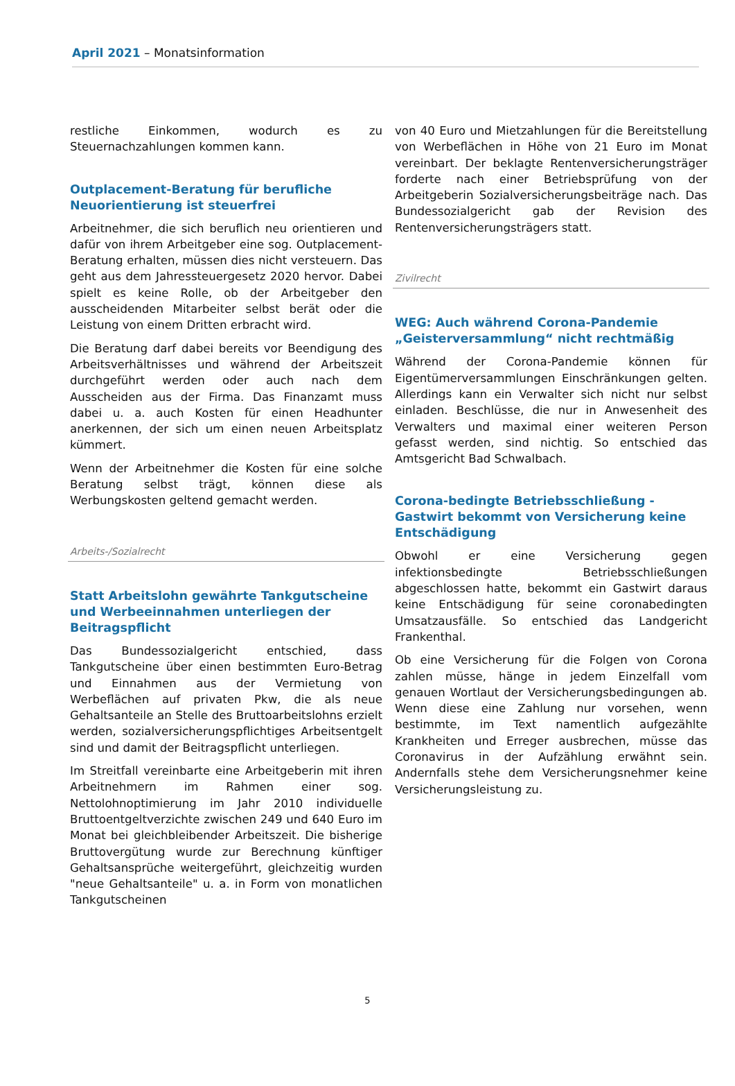April 2021 – Monatsinformation
restliche Einkommen, wodurch es zu Steuernachzahlungen kommen kann.
Outplacement-Beratung für berufliche Neuorientierung ist steuerfrei
Arbeitnehmer, die sich beruflich neu orientieren und dafür von ihrem Arbeitgeber eine sog. Outplacement-Beratung erhalten, müssen dies nicht versteuern. Das geht aus dem Jahressteuergesetz 2020 hervor. Dabei spielt es keine Rolle, ob der Arbeitgeber den ausscheidenden Mitarbeiter selbst berät oder die Leistung von einem Dritten erbracht wird.
Die Beratung darf dabei bereits vor Beendigung des Arbeitsverhältnisses und während der Arbeitszeit durchgeführt werden oder auch nach dem Ausscheiden aus der Firma. Das Finanzamt muss dabei u. a. auch Kosten für einen Headhunter anerkennen, der sich um einen neuen Arbeitsplatz kümmert.
Wenn der Arbeitnehmer die Kosten für eine solche Beratung selbst trägt, können diese als Werbungskosten geltend gemacht werden.
Arbeits-/Sozialrecht
Statt Arbeitslohn gewährte Tankgutscheine und Werbeeinnahmen unterliegen der Beitragspflicht
Das Bundessozialgericht entschied, dass Tankgutscheine über einen bestimmten Euro-Betrag und Einnahmen aus der Vermietung von Werbeflächen auf privaten Pkw, die als neue Gehaltsanteile an Stelle des Bruttoarbeitslohns erzielt werden, sozialversicherungspflichtiges Arbeitsentgelt sind und damit der Beitragspflicht unterliegen.
Im Streitfall vereinbarte eine Arbeitgeberin mit ihren Arbeitnehmern im Rahmen einer sog. Nettolohnoptimierung im Jahr 2010 individuelle Bruttoentgeltverzichte zwischen 249 und 640 Euro im Monat bei gleichbleibender Arbeitszeit. Die bisherige Bruttovergütung wurde zur Berechnung künftiger Gehaltsansprüche weitergeführt, gleichzeitig wurden "neue Gehaltsanteile" u. a. in Form von monatlichen Tankgutscheinen
von 40 Euro und Mietzahlungen für die Bereitstellung von Werbeflächen in Höhe von 21 Euro im Monat vereinbart. Der beklagte Rentenversicherungsträger forderte nach einer Betriebsprüfung von der Arbeitgeberin Sozialversicherungsbeiträge nach. Das Bundessozialgericht gab der Revision des Rentenversicherungsträgers statt.
Zivilrecht
WEG: Auch während Corona-Pandemie „Geisterversammlung“ nicht rechtmäßig
Während der Corona-Pandemie können für Eigentümerversammlungen Einschränkungen gelten. Allerdings kann ein Verwalter sich nicht nur selbst einladen. Beschlüsse, die nur in Anwesenheit des Verwalters und maximal einer weiteren Person gefasst werden, sind nichtig. So entschied das Amtsgericht Bad Schwalbach.
Corona-bedingte Betriebsschließung - Gastwirt bekommt von Versicherung keine Entschädigung
Obwohl er eine Versicherung gegen infektionsbedingte Betriebsschließungen abgeschlossen hatte, bekommt ein Gastwirt daraus keine Entschädigung für seine coronabedingten Umsatzausfälle. So entschied das Landgericht Frankenthal.
Ob eine Versicherung für die Folgen von Corona zahlen müsse, hänge in jedem Einzelfall vom genauen Wortlaut der Versicherungsbedingungen ab. Wenn diese eine Zahlung nur vorsehen, wenn bestimmte, im Text namentlich aufgezählte Krankheiten und Erreger ausbrechen, müsse das Coronavirus in der Aufzählung erwähnt sein. Andernfalls stehe dem Versicherungsnehmer keine Versicherungsleistung zu.
5